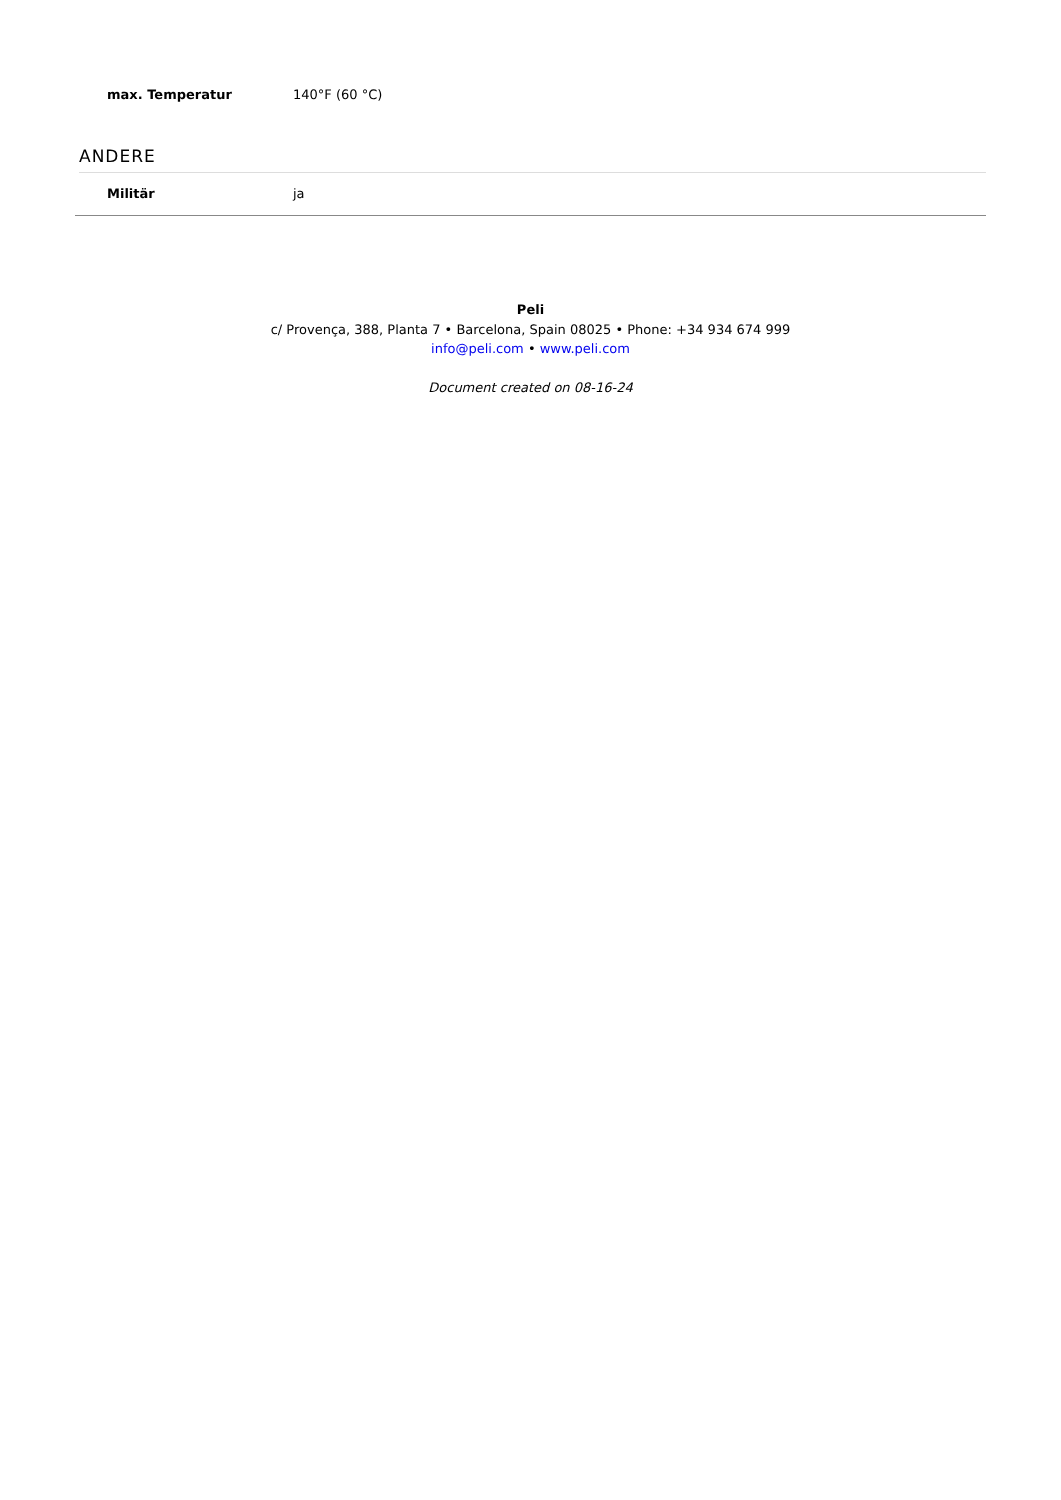| max. Temperatur | 140°F (60 °C) |
ANDERE
| Militär | ja |
Peli
c/ Provença, 388, Planta 7 • Barcelona, Spain 08025 • Phone: +34 934 674 999
info@peli.com • www.peli.com
Document created on 08-16-24